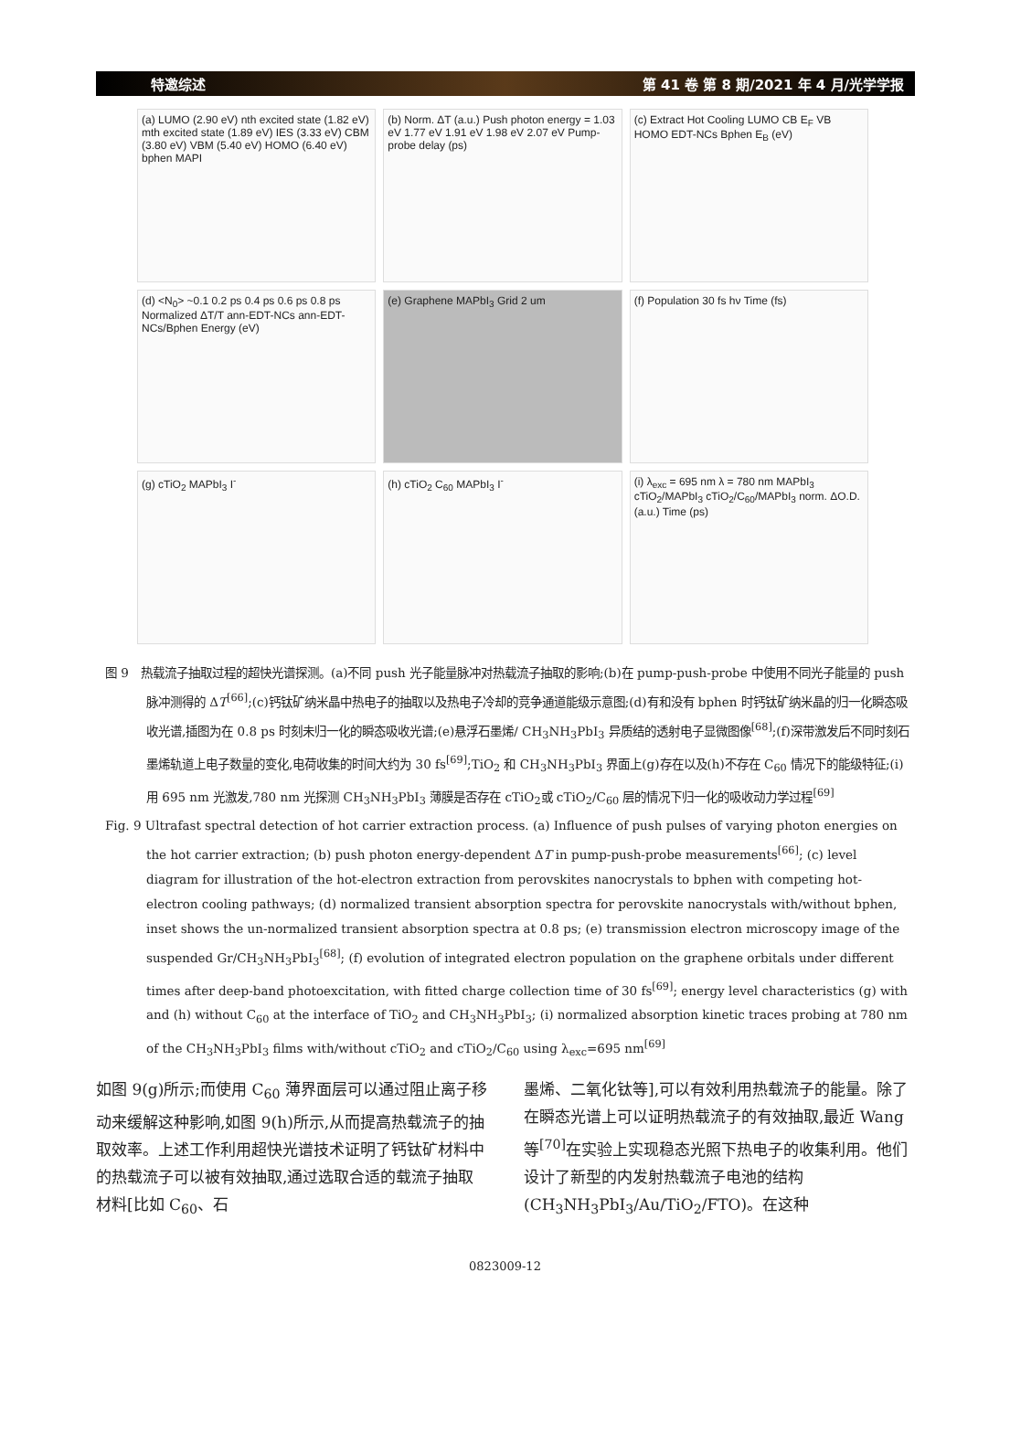特邀综述 第 41 卷 第 8 期/2021 年 4 月/光学学报
(a) LUMO (2.90 eV) nth excited state (1.82 eV) mth excited state (1.89 eV) IES (3.33 eV) CBM (3.80 eV) VBM (5.40 eV) HOMO (6.40 eV) bphen MAPI
(b) Norm. ΔT (a.u.) Push photon energy = 1.03 eV 1.77 eV 1.91 eV 1.98 eV 2.07 eV Pump-probe delay (ps)
(c) Extract Hot Cooling LUMO CB E<sub>F</sub> VB HOMO EDT-NCs Bphen E<sub>B</sub> (eV)
(d) <N<sub>0</sub>> ~0.1 0.2 ps 0.4 ps 0.6 ps 0.8 ps Normalized ΔT/T ann-EDT-NCs ann-EDT-NCs/Bphen Energy (eV)
(e) Graphene MAPbI<sub>3</sub> Grid 2 um
(f) Population 30 fs hν Time (fs)
(g) cTiO<sub>2</sub> MAPbI<sub>3</sub> I<sup>-</sup>
(h) cTiO<sub>2</sub> C<sub>60</sub> MAPbI<sub>3</sub> I<sup>-</sup>
(i) λ<sub>exc</sub> = 695 nm λ = 780 nm MAPbI<sub>3</sub> cTiO<sub>2</sub>/MAPbI<sub>3</sub> cTiO<sub>2</sub>/C<sub>60</sub>/MAPbI<sub>3</sub> norm. ΔO.D. (a.u.) Time (ps)
图 9　热载流子抽取过程的超快光谱探测。(a)不同 push 光子能量脉冲对热载流子抽取的影响;(b)在 pump-push-probe 中使用不同光子能量的 push 脉冲测得的 ΔT<sup>[66]</sup>;(c)钙钛矿纳米晶中热电子的抽取以及热电子冷却的竞争通道能级示意图;(d)有和没有 bphen 时钙钛矿纳米晶的归一化瞬态吸收光谱,插图为在 0.8 ps 时刻未归一化的瞬态吸收光谱;(e)悬浮石墨烯/ CH<sub>3</sub>NH<sub>3</sub>PbI<sub>3</sub> 异质结的透射电子显微图像<sup>[68]</sup>;(f)深带激发后不同时刻石墨烯轨道上电子数量的变化,电荷收集的时间大约为 30 fs<sup>[69]</sup>;TiO<sub>2</sub> 和 CH<sub>3</sub>NH<sub>3</sub>PbI<sub>3</sub> 界面上(g)存在以及(h)不存在 C<sub>60</sub> 情况下的能级特征;(i)用 695 nm 光激发,780 nm 光探测 CH<sub>3</sub>NH<sub>3</sub>PbI<sub>3</sub> 薄膜是否存在 cTiO<sub>2</sub>或 cTiO<sub>2</sub>/C<sub>60</sub> 层的情况下归一化的吸收动力学过程<sup>[69]</sup>
Fig. 9 Ultrafast spectral detection of hot carrier extraction process. (a) Influence of push pulses of varying photon energies on the hot carrier extraction; (b) push photon energy-dependent ΔT in pump-push-probe measurements<sup>[66]</sup>; (c) level diagram for illustration of the hot-electron extraction from perovskites nanocrystals to bphen with competing hot-electron cooling pathways; (d) normalized transient absorption spectra for perovskite nanocrystals with/without bphen, inset shows the un-normalized transient absorption spectra at 0.8 ps; (e) transmission electron microscopy image of the suspended Gr/CH<sub>3</sub>NH<sub>3</sub>PbI<sub>3</sub><sup>[68]</sup>; (f) evolution of integrated electron population on the graphene orbitals under different times after deep-band photoexcitation, with fitted charge collection time of 30 fs<sup>[69]</sup>; energy level characteristics (g) with and (h) without C<sub>60</sub> at the interface of TiO<sub>2</sub> and CH<sub>3</sub>NH<sub>3</sub>PbI<sub>3</sub>; (i) normalized absorption kinetic traces probing at 780 nm of the CH<sub>3</sub>NH<sub>3</sub>PbI<sub>3</sub> films with/without cTiO<sub>2</sub> and cTiO<sub>2</sub>/C<sub>60</sub> using λ<sub>exc</sub>=695 nm<sup>[69]</sup>
如图 9(g)所示;而使用 C<sub>60</sub> 薄界面层可以通过阻止离子移动来缓解这种影响,如图 9(h)所示,从而提高热载流子的抽取效率。上述工作利用超快光谱技术证明了钙钛矿材料中的热载流子可以被有效抽取,通过选取合适的载流子抽取材料[比如 C<sub>60</sub>、石
墨烯、二氧化钛等],可以有效利用热载流子的能量。除了在瞬态光谱上可以证明热载流子的有效抽取,最近 Wang 等<sup>[70]</sup>在实验上实现稳态光照下热电子的收集利用。他们设计了新型的内发射热载流子电池的结构(CH<sub>3</sub>NH<sub>3</sub>PbI<sub>3</sub>/Au/TiO<sub>2</sub>/FTO)。在这种
0823009-12